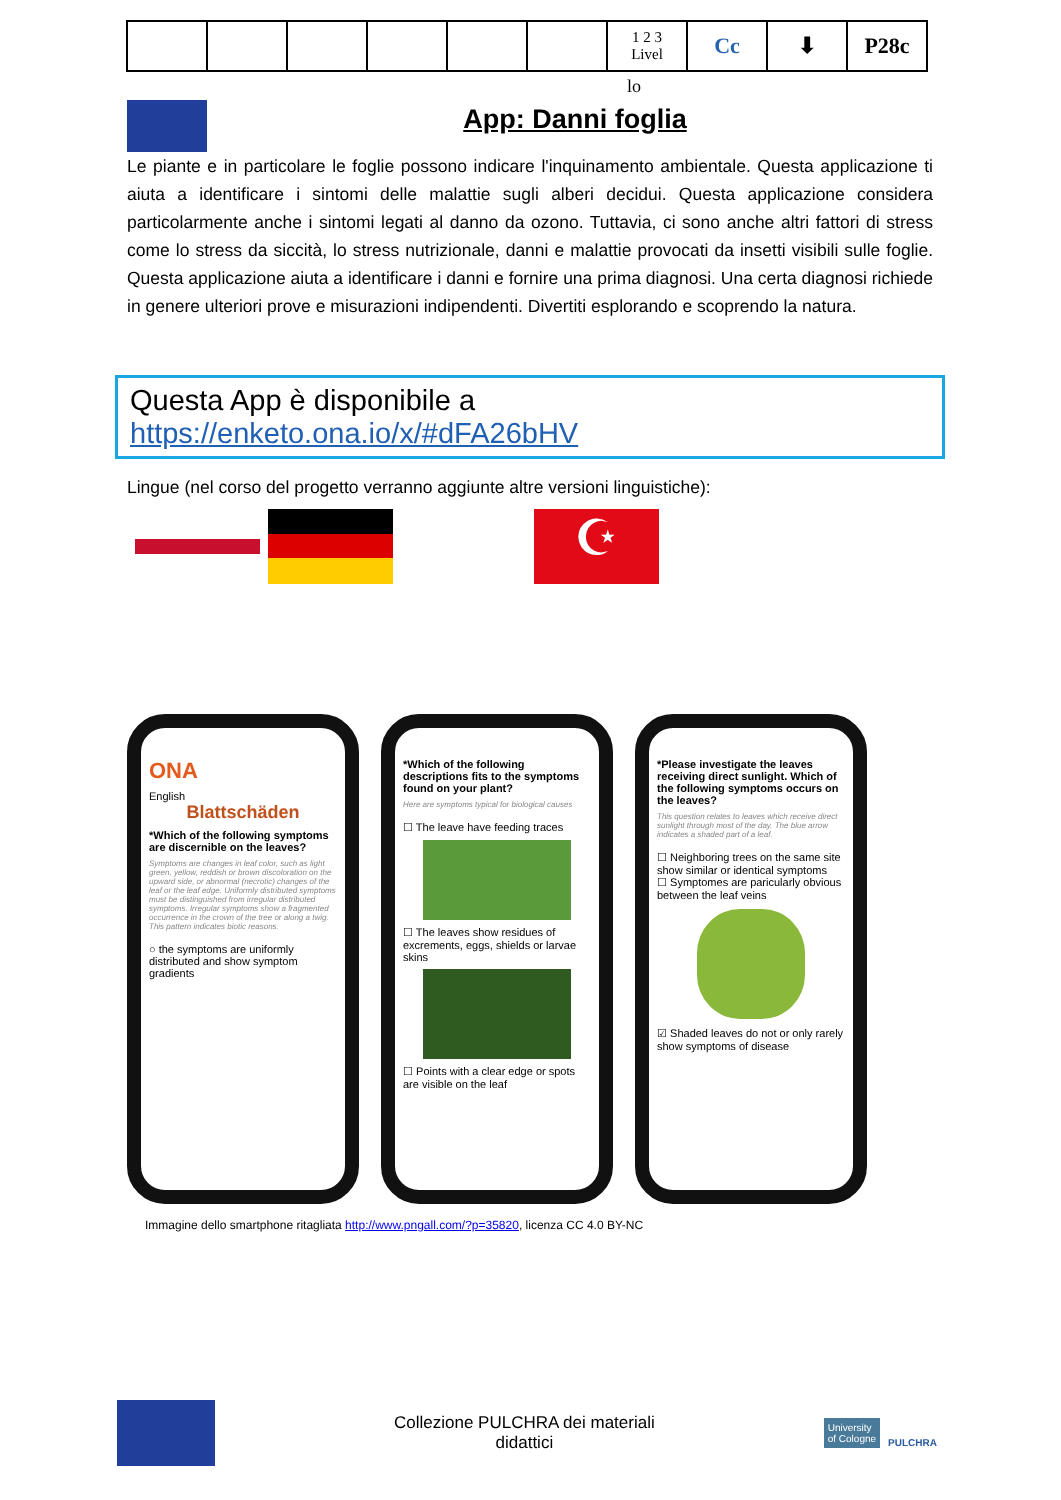| | | | | | | 1 2 3 Livel | Cc | ⬇ | P28c |
lo
App: Danni foglia
Le piante e in particolare le foglie possono indicare l'inquinamento ambientale. Questa applicazione ti aiuta a identificare i sintomi delle malattie sugli alberi decidui. Questa applicazione considera particolarmente anche i sintomi legati al danno da ozono. Tuttavia, ci sono anche altri fattori di stress come lo stress da siccità, lo stress nutrizionale, danni e malattie provocati da insetti visibili sulle foglie. Questa applicazione aiuta a identificare i danni e fornire una prima diagnosi. Una certa diagnosi richiede in genere ulteriori prove e misurazioni indipendenti. Divertiti esplorando e scoprendo la natura.
Questa App è disponibile a
https://enketo.ona.io/x/#dFA26bHV
Lingue (nel corso del progetto verranno aggiunte altre versioni linguistiche):
☪
ONA
English
Blattschäden
*Which of the following symptoms are discernible on the leaves?
Symptoms are changes in leaf color, such as light green, yellow, reddish or brown discoloration on the upward side, or abnormal (necrotic) changes of the leaf or the leaf edge. Uniformly distributed symptoms must be distinguished from irregular distributed symptoms. Irregular symptoms show a fragmented occurrence in the crown of the tree or along a twig. This pattern indicates biotic reasons.
○ the symptoms are uniformly distributed and show symptom gradients
*Which of the following descriptions fits to the symptoms found on your plant?
Here are symptoms typical for biological causes
☐ The leave have feeding traces
☐ The leaves show residues of excrements, eggs, shields or larvae skins
☐ Points with a clear edge or spots are visible on the leaf
*Please investigate the leaves receiving direct sunlight. Which of the following symptoms occurs on the leaves?
This question relates to leaves which receive direct sunlight through most of the day. The blue arrow indicates a shaded part of a leaf.
☐ Neighboring trees on the same site show similar or identical symptoms
☐ Symptomes are paricularly obvious between the leaf veins
☑ Shaded leaves do not or only rarely show symptoms of disease
Immagine dello smartphone ritagliata http://www.pngall.com/?p=35820, licenza CC 4.0 BY-NC
Collezione PULCHRA dei materiali
didattici
University
of Cologne PULCHRA